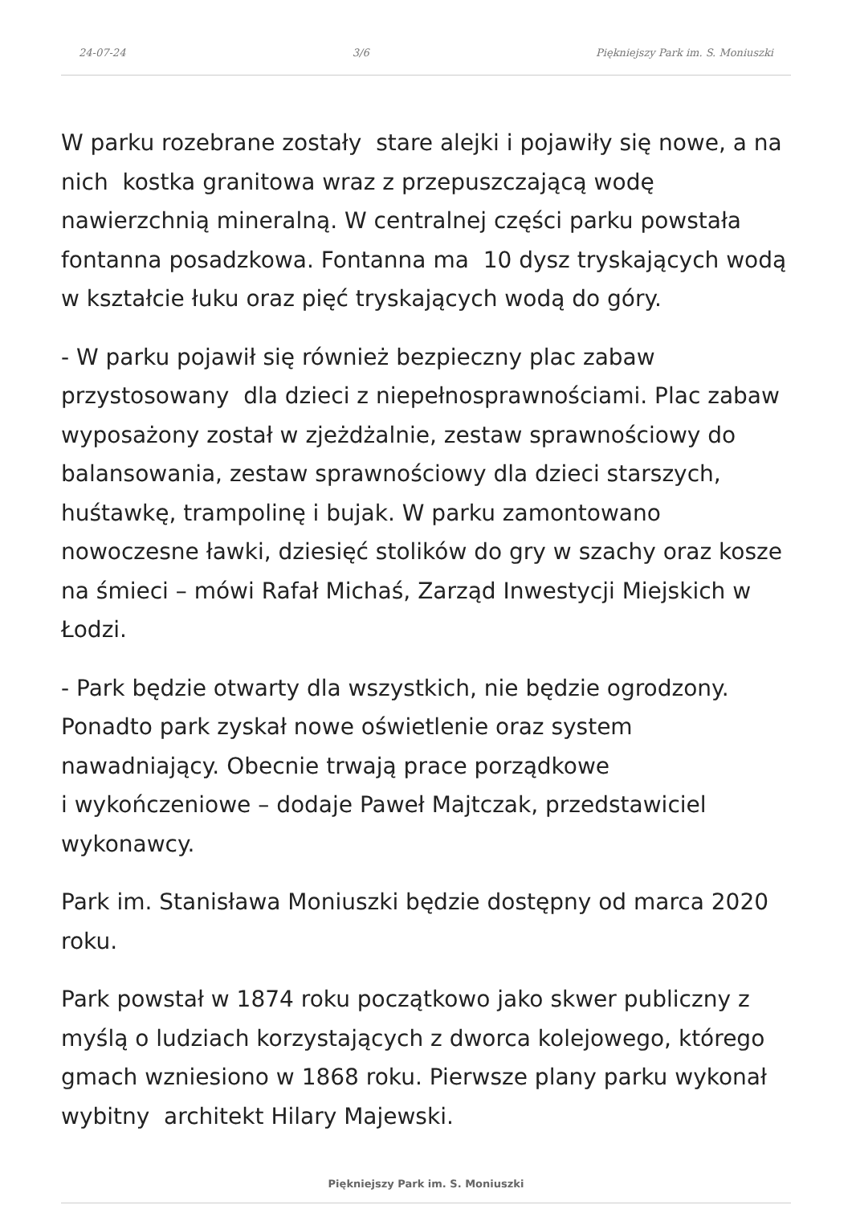24-07-24 3/6 Piękniejszy Park im. S. Moniuszki
W parku rozebrane zostały stare alejki i pojawiły się nowe, a na nich kostka granitowa wraz z przepuszczającą wodę nawierzchnią mineralną. W centralnej części parku powstała fontanna posadzkowa. Fontanna ma 10 dysz tryskających wodą w kształcie łuku oraz pięć tryskających wodą do góry.
- W parku pojawił się również bezpieczny plac zabaw przystosowany dla dzieci z niepełnosprawnościami. Plac zabaw wyposażony został w zjeżdżalnie, zestaw sprawnościowy do balansowania, zestaw sprawnościowy dla dzieci starszych, huśtawkę, trampolinę i bujak. W parku zamontowano nowoczesne ławki, dziesięć stolików do gry w szachy oraz kosze na śmieci – mówi Rafał Michaś, Zarząd Inwestycji Miejskich w Łodzi.
- Park będzie otwarty dla wszystkich, nie będzie ogrodzony. Ponadto park zyskał nowe oświetlenie oraz system nawadniający. Obecnie trwają prace porządkowe
i wykończeniowe – dodaje Paweł Majtczak, przedstawiciel wykonawcy.
Park im. Stanisława Moniuszki będzie dostępny od marca 2020 roku.
Park powstał w 1874 roku początkowo jako skwer publiczny z myślą o ludziach korzystających z dworca kolejowego, którego gmach wzniesiono w 1868 roku. Pierwsze plany parku wykonał wybitny architekt Hilary Majewski.
Piękniejszy Park im. S. Moniuszki